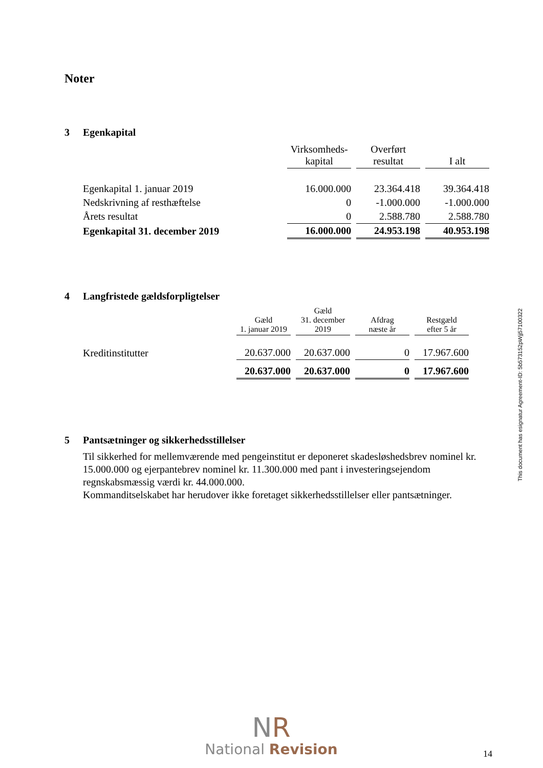Noter
3 Egenkapital
| | Virksomheds- kapital | Overført resultat | I alt |
| --- | --- | --- | --- |
| Egenkapital 1. januar 2019 | 16.000.000 | 23.364.418 | 39.364.418 |
| Nedskrivning af resthæftelse | 0 | -1.000.000 | -1.000.000 |
| Årets resultat | 0 | 2.588.780 | 2.588.780 |
| Egenkapital 31. december 2019 | 16.000.000 | 24.953.198 | 40.953.198 |
4 Langfristede gældsforpligtelser
| | Gæld 1. januar 2019 | Gæld 31. december 2019 | Afdrag næste år | Restgæld efter 5 år |
| --- | --- | --- | --- | --- |
| Kreditinstitutter | 20.637.000 | 20.637.000 | 0 | 17.967.600 |
| | 20.637.000 | 20.637.000 | 0 | 17.967.600 |
5 Pantsætninger og sikkerhedsstillelser
Til sikkerhed for mellemværende med pengeinstitut er deponeret skadesløshedsbrev nominel kr. 15.000.000 og ejerpantebrev nominel kr. 11.300.000 med pant i investeringsejendom regnskabsmæssig værdi kr. 44.000.000.
Kommanditselskabet har herudover ikke foretaget sikkerhedsstillelser eller pantsætninger.
This document has esignatur Agreement-ID: 5b573152pWjj57100322
NR
National Revision
14